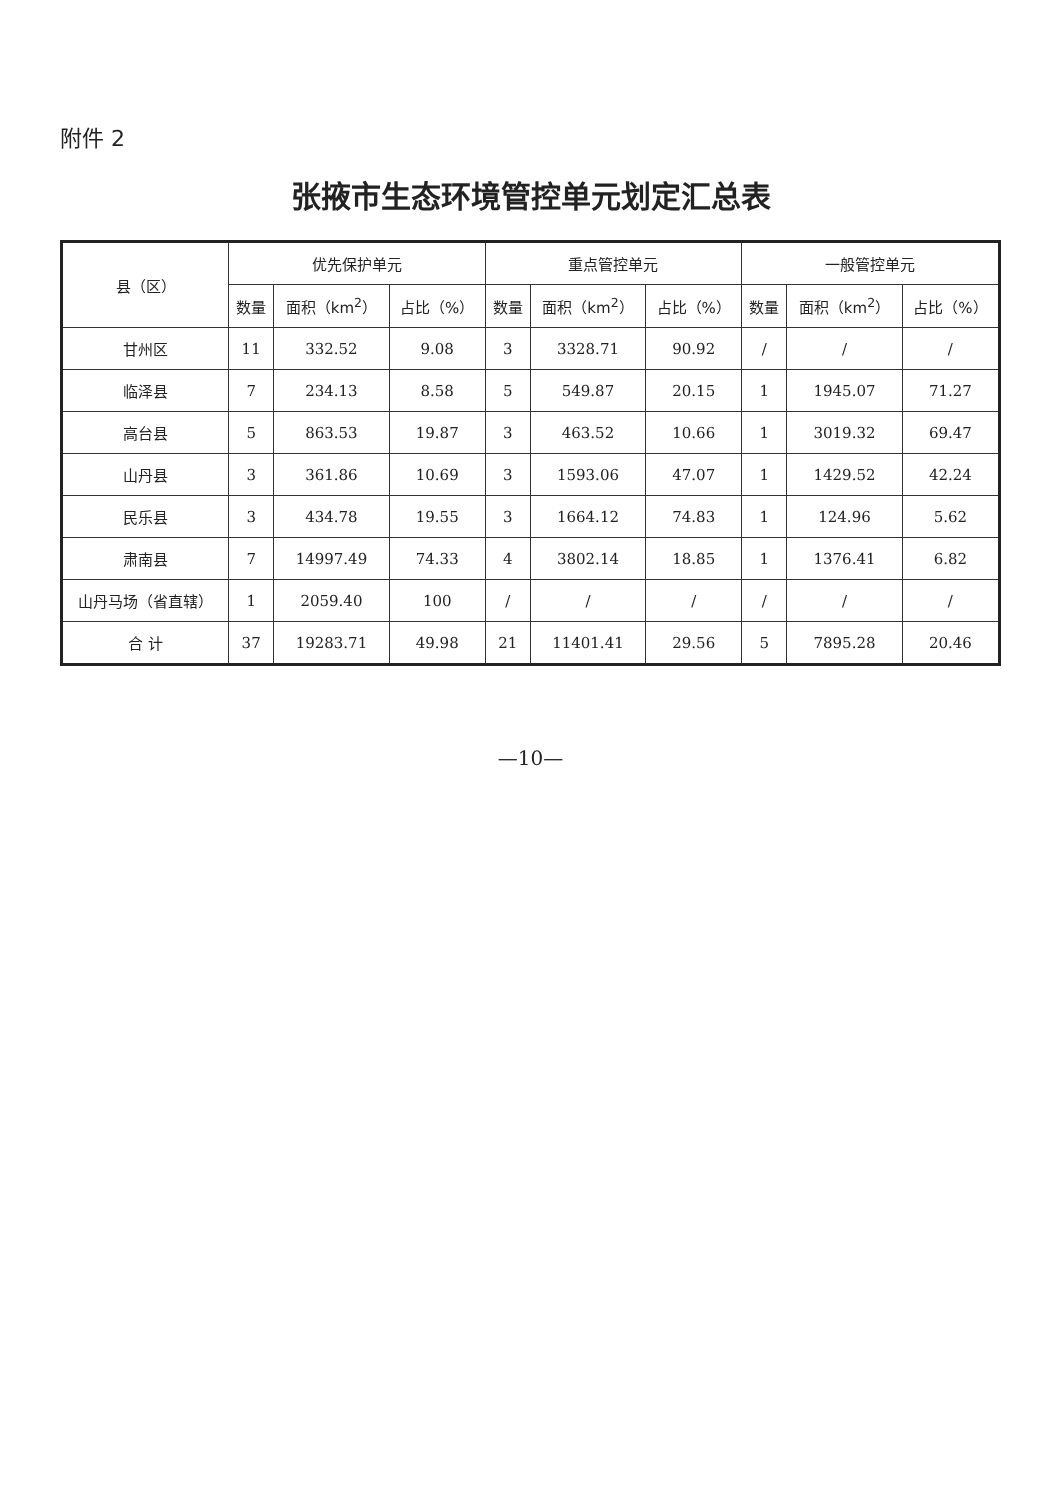附件 2
张掖市生态环境管控单元划定汇总表
| 县（区） | 优先保护单元 | | | 重点管控单元 | | | 一般管控单元 | | |
| --- | --- | --- | --- | --- | --- | --- | --- | --- | --- |
| | 数量 | 面积（km<sup>2</sup>） | 占比（%） | 数量 | 面积（km<sup>2</sup>） | 占比（%） | 数量 | 面积（km<sup>2</sup>） | 占比（%） |
| 甘州区 | 11 | 332.52 | 9.08 | 3 | 3328.71 | 90.92 | / | / | / |
| 临泽县 | 7 | 234.13 | 8.58 | 5 | 549.87 | 20.15 | 1 | 1945.07 | 71.27 |
| 高台县 | 5 | 863.53 | 19.87 | 3 | 463.52 | 10.66 | 1 | 3019.32 | 69.47 |
| 山丹县 | 3 | 361.86 | 10.69 | 3 | 1593.06 | 47.07 | 1 | 1429.52 | 42.24 |
| 民乐县 | 3 | 434.78 | 19.55 | 3 | 1664.12 | 74.83 | 1 | 124.96 | 5.62 |
| 肃南县 | 7 | 14997.49 | 74.33 | 4 | 3802.14 | 18.85 | 1 | 1376.41 | 6.82 |
| 山丹马场（省直辖） | 1 | 2059.40 | 100 | / | / | / | / | / | / |
| 合 计 | 37 | 19283.71 | 49.98 | 21 | 11401.41 | 29.56 | 5 | 7895.28 | 20.46 |
—10—